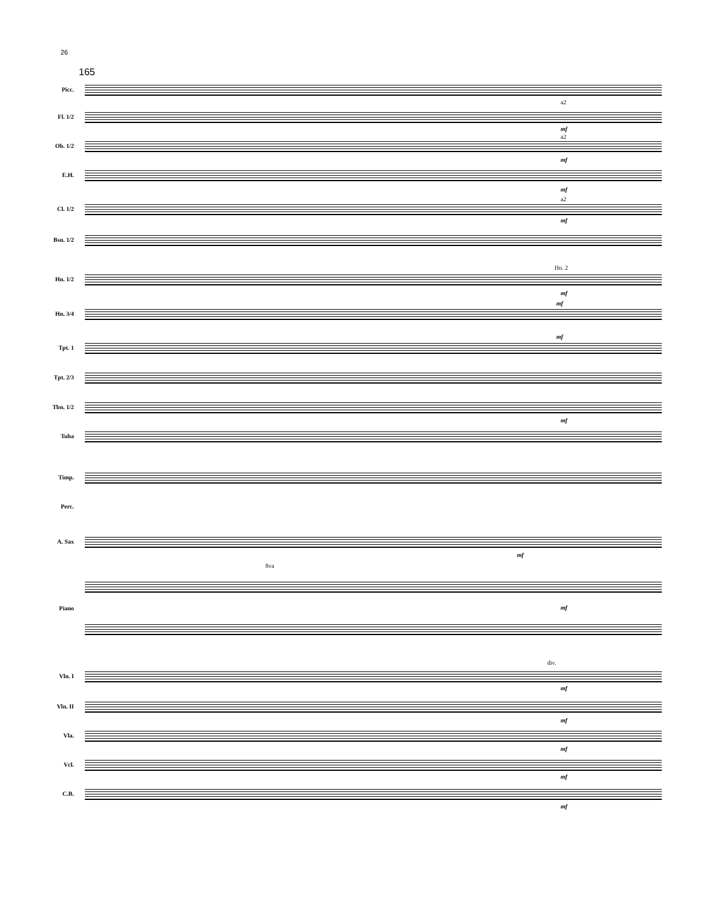26
165
Picc.
Fl. 1/2
Ob. 1/2
E.H.
Cl. 1/2
Bsn. 1/2
Hn. 1/2
Hn. 3/4
Tpt. 1
Tpt. 2/3
Tbn. 1/2
Tuba
Timp.
Perc.
A. Sax
Piano
Vln. I
Vln. II
Vla.
Vcl.
C.B.
a2
mf
a2
mf
mf
a2
mf
Hn. 2
mf
mf
mf
mf
mf
8va
mf
div.
mf
mf
mf
mf
mf